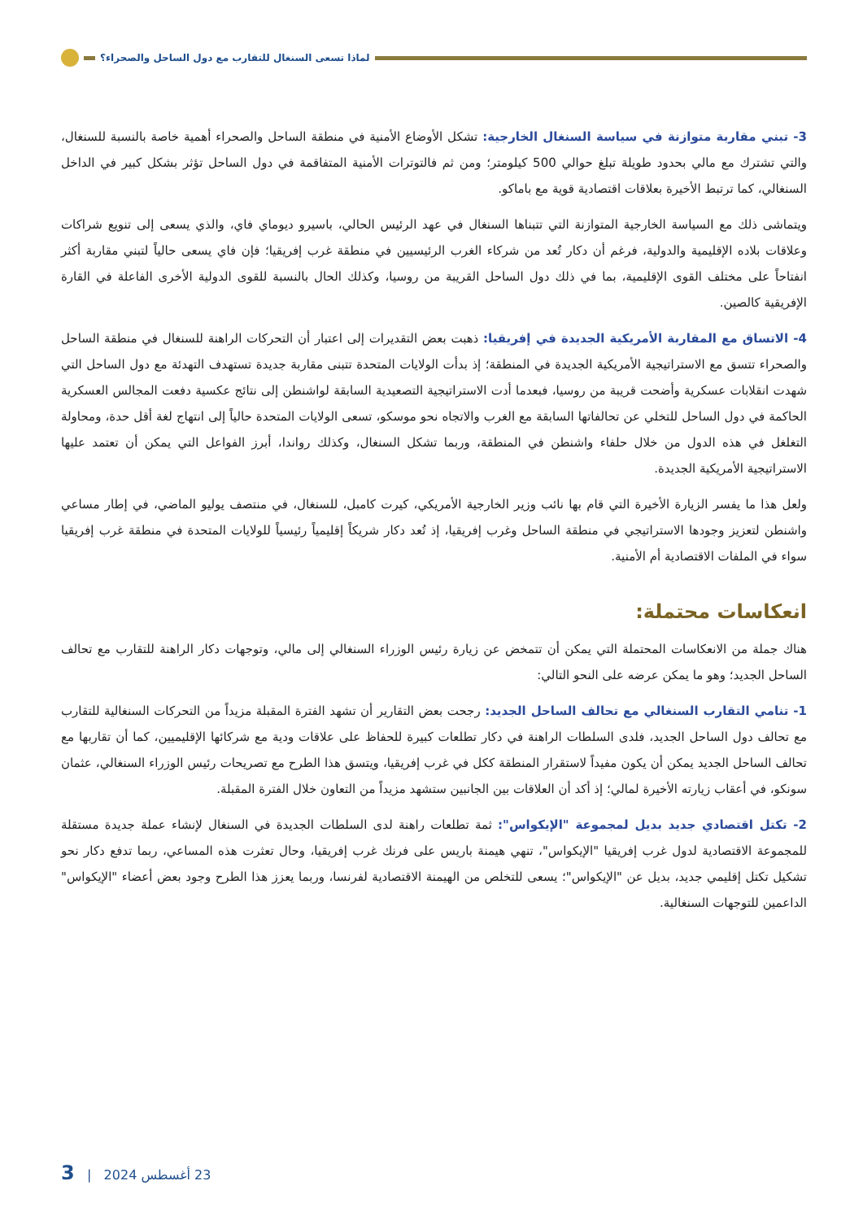لماذا تسعى السنغال للتقارب مع دول الساحل والصحراء؟
3- تبني مقاربة متوازنة في سياسة السنغال الخارجية: تشكل الأوضاع الأمنية في منطقة الساحل والصحراء أهمية خاصة بالنسبة للسنغال، والتي تشترك مع مالي بحدود طويلة تبلغ حوالي 500 كيلومتر؛ ومن ثم فالتوترات الأمنية المتفاقمة في دول الساحل تؤثر بشكل كبير في الداخل السنغالي، كما ترتبط الأخيرة بعلاقات اقتصادية قوية مع باماكو.
ويتماشى ذلك مع السياسة الخارجية المتوازنة التي تتبناها السنغال في عهد الرئيس الحالي، باسيرو ديوماي فاي، والذي يسعى إلى تنويع شراكات وعلاقات بلاده الإقليمية والدولية، فرغم أن دكار تُعد من شركاء الغرب الرئيسيين في منطقة غرب إفريقيا؛ فإن فاي يسعى حالياً لتبني مقاربة أكثر انفتاحاً على مختلف القوى الإقليمية، بما في ذلك دول الساحل القريبة من روسيا، وكذلك الحال بالنسبة للقوى الدولية الأخرى الفاعلة في القارة الإفريقية كالصين.
4- الاتساق مع المقاربة الأمريكية الجديدة في إفريقيا: ذهبت بعض التقديرات إلى اعتبار أن التحركات الراهنة للسنغال في منطقة الساحل والصحراء تتسق مع الاستراتيجية الأمريكية الجديدة في المنطقة؛ إذ بدأت الولايات المتحدة تتبنى مقاربة جديدة تستهدف التهدئة مع دول الساحل التي شهدت انقلابات عسكرية وأضحت قريبة من روسيا، فبعدما أدت الاستراتيجية التصعيدية السابقة لواشنطن إلى نتائج عكسية دفعت المجالس العسكرية الحاكمة في دول الساحل للتخلي عن تحالفاتها السابقة مع الغرب والاتجاه نحو موسكو، تسعى الولايات المتحدة حالياً إلى انتهاج لغة أقل حدة، ومحاولة التغلغل في هذه الدول من خلال حلفاء واشنطن في المنطقة، وربما تشكل السنغال، وكذلك رواندا، أبرز الفواعل التي يمكن أن تعتمد عليها الاستراتيجية الأمريكية الجديدة.
ولعل هذا ما يفسر الزيارة الأخيرة التي قام بها نائب وزير الخارجية الأمريكي، كيرت كامبل، للسنغال، في منتصف يوليو الماضي، في إطار مساعي واشنطن لتعزيز وجودها الاستراتيجي في منطقة الساحل وغرب إفريقيا، إذ تُعد دكار شريكاً إقليمياً رئيسياً للولايات المتحدة في منطقة غرب إفريقيا سواء في الملفات الاقتصادية أم الأمنية.
انعكاسات محتملة:
هناك جملة من الانعكاسات المحتملة التي يمكن أن تتمخض عن زيارة رئيس الوزراء السنغالي إلى مالي، وتوجهات دكار الراهنة للتقارب مع تحالف الساحل الجديد؛ وهو ما يمكن عرضه على النحو التالي:
1- تنامي التقارب السنغالي مع تحالف الساحل الجديد: رجحت بعض التقارير أن تشهد الفترة المقبلة مزيداً من التحركات السنغالية للتقارب مع تحالف دول الساحل الجديد، فلدى السلطات الراهنة في دكار تطلعات كبيرة للحفاظ على علاقات ودية مع شركائها الإقليميين، كما أن تقاربها مع تحالف الساحل الجديد يمكن أن يكون مفيداً لاستقرار المنطقة ككل في غرب إفريقيا، ويتسق هذا الطرح مع تصريحات رئيس الوزراء السنغالي، عثمان سونكو، في أعقاب زيارته الأخيرة لمالي؛ إذ أكد أن العلاقات بين الجانبين ستشهد مزيداً من التعاون خلال الفترة المقبلة.
2- تكتل اقتصادي جديد بديل لمجموعة "الإيكواس": ثمة تطلعات راهنة لدى السلطات الجديدة في السنغال لإنشاء عملة جديدة مستقلة للمجموعة الاقتصادية لدول غرب إفريقيا "الإيكواس"، تنهي هيمنة باريس على فرنك غرب إفريقيا، وحال تعثرت هذه المساعي، ربما تدفع دكار نحو تشكيل تكتل إقليمي جديد، بديل عن "الإيكواس"؛ يسعى للتخلص من الهيمنة الاقتصادية لفرنسا، وربما يعزز هذا الطرح وجود بعض أعضاء "الإيكواس" الداعمين للتوجهات السنغالية.
3 | 23 أغسطس 2024